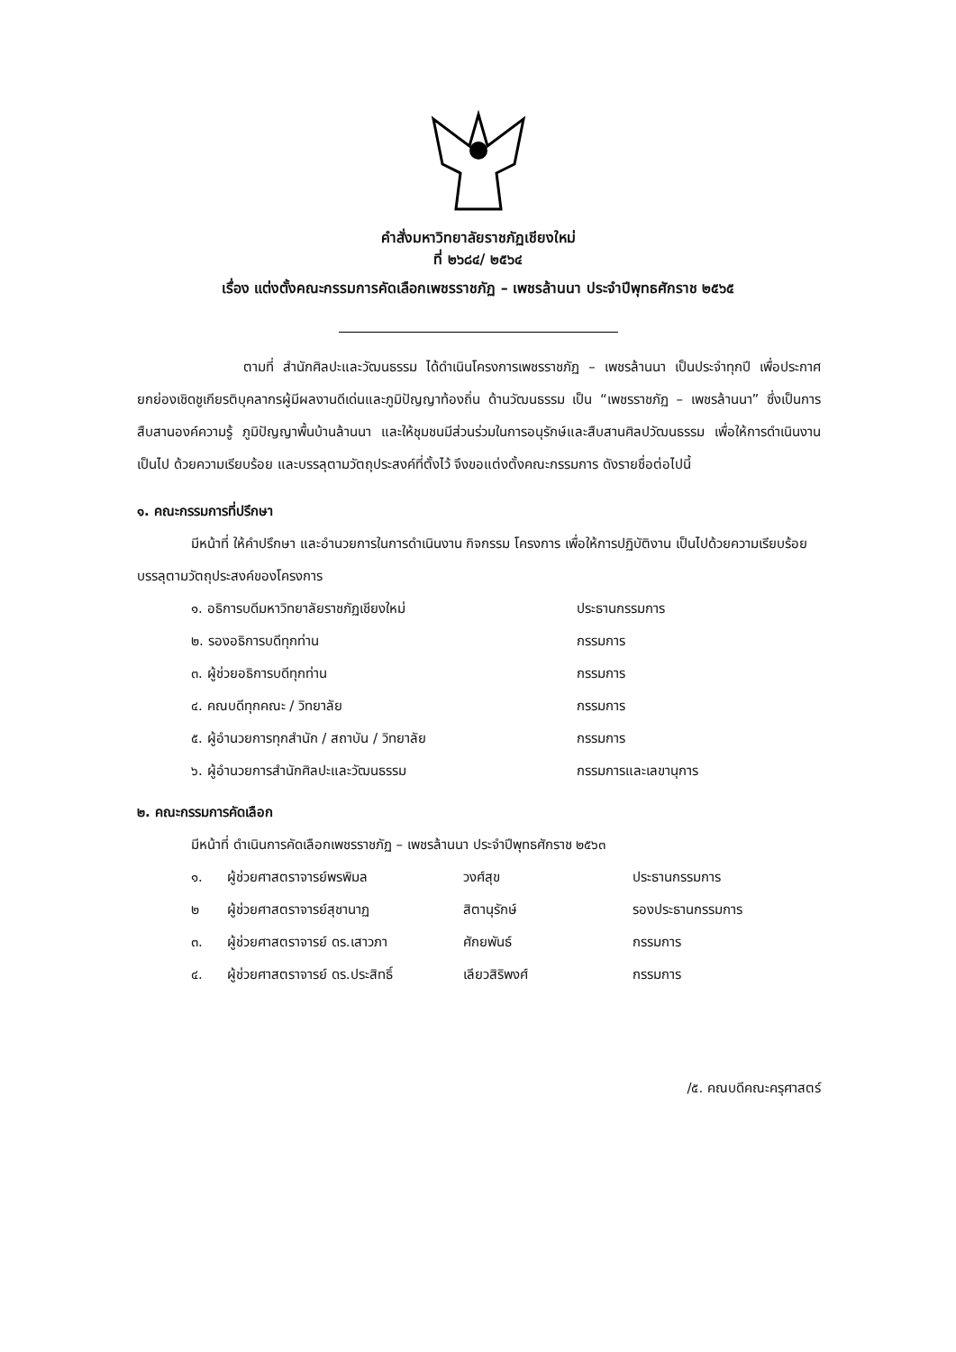คำสั่งมหาวิทยาลัยราชภัฏเชียงใหม่
ที่ ๒๖๘๔/ ๒๕๖๔
เรื่อง แต่งตั้งคณะกรรมการคัดเลือกเพชรราชภัฏ – เพชรล้านนา ประจำปีพุทธศักราช ๒๕๖๕
ตามที่ สำนักศิลปะและวัฒนธรรม ได้ดำเนินโครงการเพชรราชภัฏ – เพชรล้านนา เป็นประจำทุกปี เพื่อประกาศยกย่องเชิดชูเกียรติบุคลากรผู้มีผลงานดีเด่นและภูมิปัญญาท้องถิ่น ด้านวัฒนธรรม เป็น “เพชรราชภัฏ – เพชรล้านนา” ซึ่งเป็นการสืบสานองค์ความรู้ ภูมิปัญญาพื้นบ้านล้านนา และให้ชุมชนมีส่วนร่วมในการอนุรักษ์และสืบสานศิลปวัฒนธรรม เพื่อให้การดำเนินงานเป็นไป ด้วยความเรียบร้อย และบรรลุตามวัตถุประสงค์ที่ตั้งไว้ จึงขอแต่งตั้งคณะกรรมการ ดังรายชื่อต่อไปนี้
๑. คณะกรรมการที่ปรึกษา
มีหน้าที่ ให้คำปรึกษา และอำนวยการในการดำเนินงาน กิจกรรม โครงการ เพื่อให้การปฏิบัติงาน เป็นไปด้วยความเรียบร้อย บรรลุตามวัตถุประสงค์ของโครงการ
| ๑. อธิการบดีมหาวิทยาลัยราชภัฏเชียงใหม่ | ประธานกรรมการ |
| ๒. รองอธิการบดีทุกท่าน | กรรมการ |
| ๓. ผู้ช่วยอธิการบดีทุกท่าน | กรรมการ |
| ๔. คณบดีทุกคณะ / วิทยาลัย | กรรมการ |
| ๕. ผู้อำนวยการทุกสำนัก / สถาบัน / วิทยาลัย | กรรมการ |
| ๖. ผู้อำนวยการสำนักศิลปะและวัฒนธรรม | กรรมการและเลขานุการ |
๒. คณะกรรมการคัดเลือก
มีหน้าที่ ดำเนินการคัดเลือกเพชรราชภัฏ – เพชรล้านนา ประจำปีพุทธศักราช ๒๕๖๓
| ๑. | ผู้ช่วยศาสตราจารย์พรพิมล | วงศ์สุข | ประธานกรรมการ |
| ๒ | ผู้ช่วยศาสตราจารย์สุชานาฏ | สิตานุรักษ์ | รองประธานกรรมการ |
| ๓. | ผู้ช่วยศาสตราจารย์ ดร.เสาวภา | ศักยพันธ์ | กรรมการ |
| ๔. | ผู้ช่วยศาสตราจารย์ ดร.ประสิทธิ์ | เลียวสิริพงศ์ | กรรมการ |
/๕. คณบดีคณะครุศาสตร์